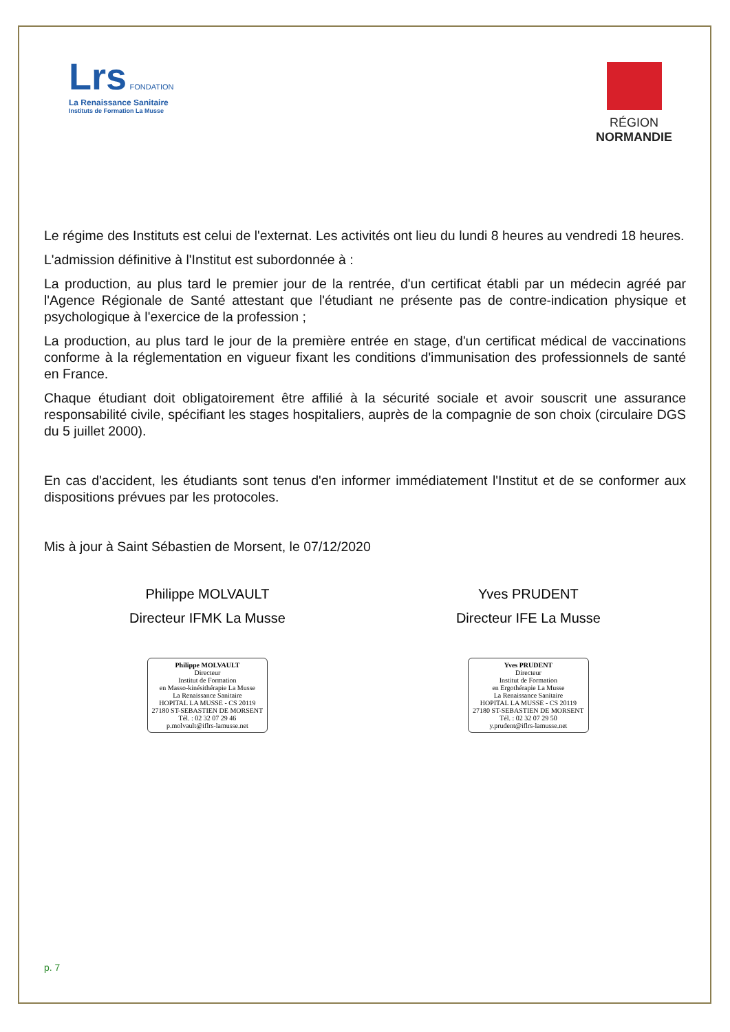Lrs FONDATION
La Renaissance Sanitaire
Instituts de Formation La Musse
RÉGION
NORMANDIE
Le régime des Instituts est celui de l'externat. Les activités ont lieu du lundi 8 heures au vendredi 18 heures.
L'admission définitive à l'Institut est subordonnée à :
La production, au plus tard le premier jour de la rentrée, d'un certificat établi par un médecin agréé par l'Agence Régionale de Santé attestant que l'étudiant ne présente pas de contre-indication physique et psychologique à l'exercice de la profession ;
La production, au plus tard le jour de la première entrée en stage, d'un certificat médical de vaccinations conforme à la réglementation en vigueur fixant les conditions d'immunisation des professionnels de santé en France.
Chaque étudiant doit obligatoirement être affilié à la sécurité sociale et avoir souscrit une assurance responsabilité civile, spécifiant les stages hospitaliers, auprès de la compagnie de son choix (circulaire DGS du 5 juillet 2000).
En cas d'accident, les étudiants sont tenus d'en informer immédiatement l'Institut et de se conformer aux dispositions prévues par les protocoles.
Mis à jour à Saint Sébastien de Morsent, le 07/12/2020
Philippe MOLVAULT
Directeur IFMK La Musse
Philippe MOLVAULT
Directeur
Institut de Formation
en Masso-kinésithérapie La Musse
La Renaissance Sanitaire
HOPITAL LA MUSSE - CS 20119
27180 ST-SEBASTIEN DE MORSENT
Tél. : 02 32 07 29 46
p.molvault@iflrs-lamusse.net
Yves PRUDENT
Directeur IFE La Musse
Yves PRUDENT
Directeur
Institut de Formation
en Ergothérapie La Musse
La Renaissance Sanitaire
HOPITAL LA MUSSE - CS 20119
27180 ST-SEBASTIEN DE MORSENT
Tél. : 02 32 07 29 50
y.prudent@iflrs-lamusse.net
p. 7